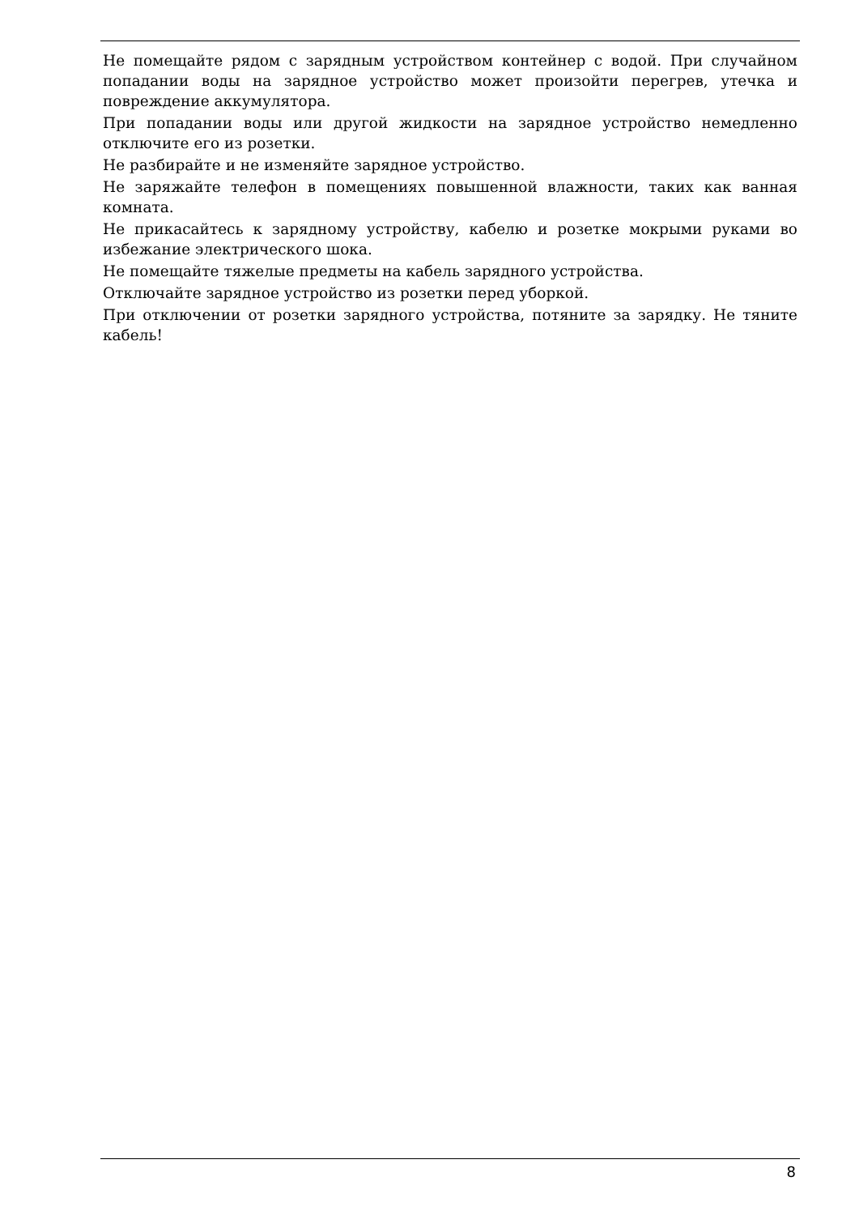Не помещайте рядом с зарядным устройством контейнер с водой. При случайном попадании воды на зарядное устройство может произойти перегрев, утечка и повреждение аккумулятора.
При попадании воды или другой жидкости на зарядное устройство немедленно отключите его из розетки.
Не разбирайте и не изменяйте зарядное устройство.
Не заряжайте телефон в помещениях повышенной влажности, таких как ванная комната.
Не прикасайтесь к зарядному устройству, кабелю и розетке мокрыми руками во избежание электрического шока.
Не помещайте тяжелые предметы на кабель зарядного устройства.
Отключайте зарядное устройство из розетки перед уборкой.
При отключении от розетки зарядного устройства, потяните за зарядку. Не тяните кабель!
8